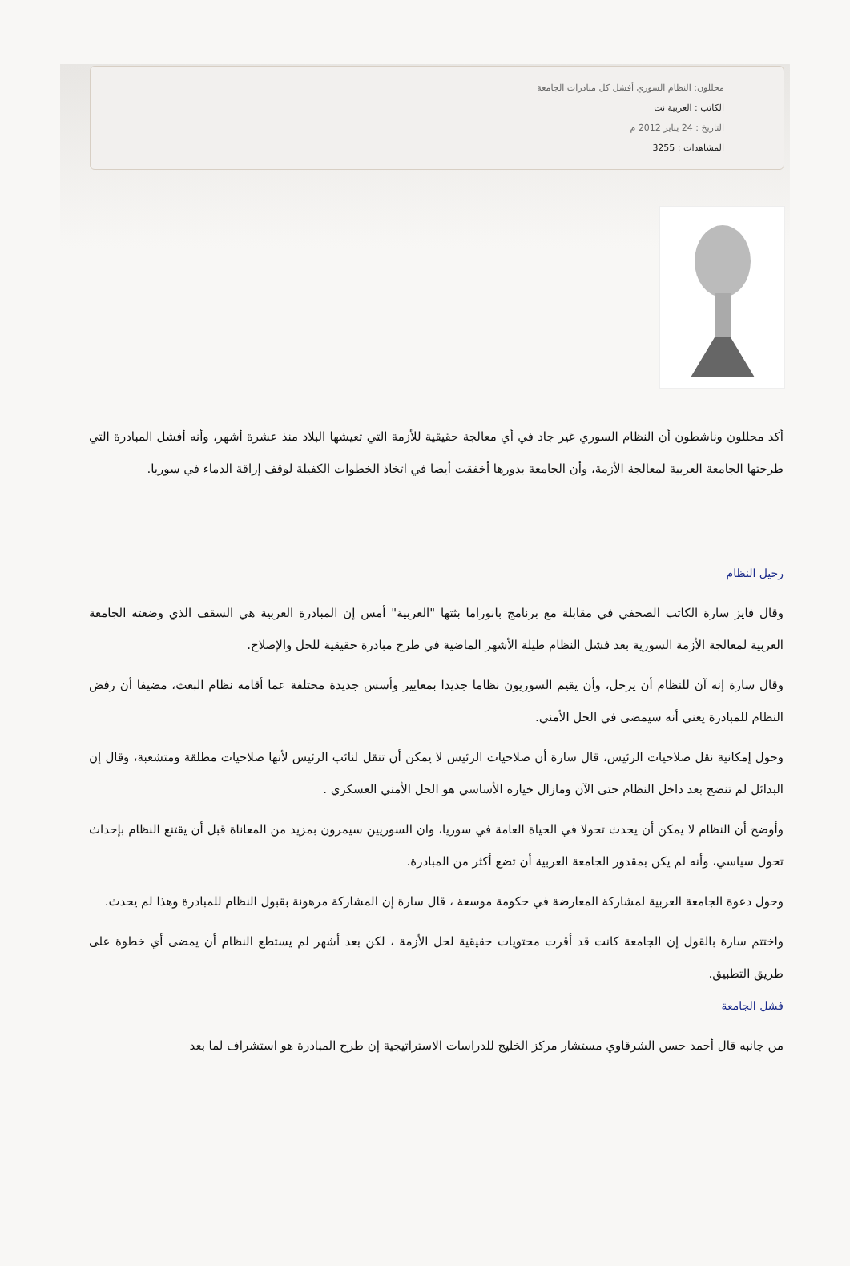محللون: النظام السوري أفشل كل مبادرات الجامعة
الكاتب : العربية نت
التاريخ : 24 يناير 2012 م
المشاهدات : 3255
أكد محللون وناشطون أن النظام السوري غير جاد في أي معالجة حقيقية للأزمة التي تعيشها البلاد منذ عشرة أشهر، وأنه أفشل المبادرة التي طرحتها الجامعة العربية لمعالجة الأزمة، وأن الجامعة بدورها أخفقت أيضا في اتخاذ الخطوات الكفيلة لوقف إراقة الدماء في سوريا.
رحيل النظام
وقال فايز سارة الكاتب الصحفي في مقابلة مع برنامج بانوراما بثتها "العربية" أمس إن المبادرة العربية هي السقف الذي وضعته الجامعة العربية لمعالجة الأزمة السورية بعد فشل النظام طيلة الأشهر الماضية في طرح مبادرة حقيقية للحل والإصلاح.
وقال سارة إنه آن للنظام أن يرحل، وأن يقيم السوريون نظاما جديدا بمعايير وأسس جديدة مختلفة عما أقامه نظام البعث، مضيفا أن رفض النظام للمبادرة يعني أنه سيمضى في الحل الأمني.
وحول إمكانية نقل صلاحيات الرئيس، قال سارة أن صلاحيات الرئيس لا يمكن أن تنقل لنائب الرئيس لأنها صلاحيات مطلقة ومتشعبة، وقال إن البدائل لم تنضج بعد داخل النظام حتى الآن ومازال خياره الأساسي هو الحل الأمني العسكري .
وأوضح أن النظام لا يمكن أن يحدث تحولا في الحياة العامة في سوريا، وان السوريين سيمرون بمزيد من المعاناة قبل أن يقتنع النظام بإحداث تحول سياسي، وأنه لم يكن بمقدور الجامعة العربية أن تضع أكثر من المبادرة.
وحول دعوة الجامعة العربية لمشاركة المعارضة في حكومة موسعة ، قال سارة إن المشاركة مرهونة بقبول النظام للمبادرة وهذا لم يحدث.
واختتم سارة بالقول إن الجامعة كانت قد أقرت محتويات حقيقية لحل الأزمة ، لكن بعد أشهر لم يستطع النظام أن يمضى أي خطوة على طريق التطبيق.
فشل الجامعة
من جانبه قال أحمد حسن الشرقاوي مستشار مركز الخليج للدراسات الاستراتيجية إن طرح المبادرة هو استشراف لما بعد